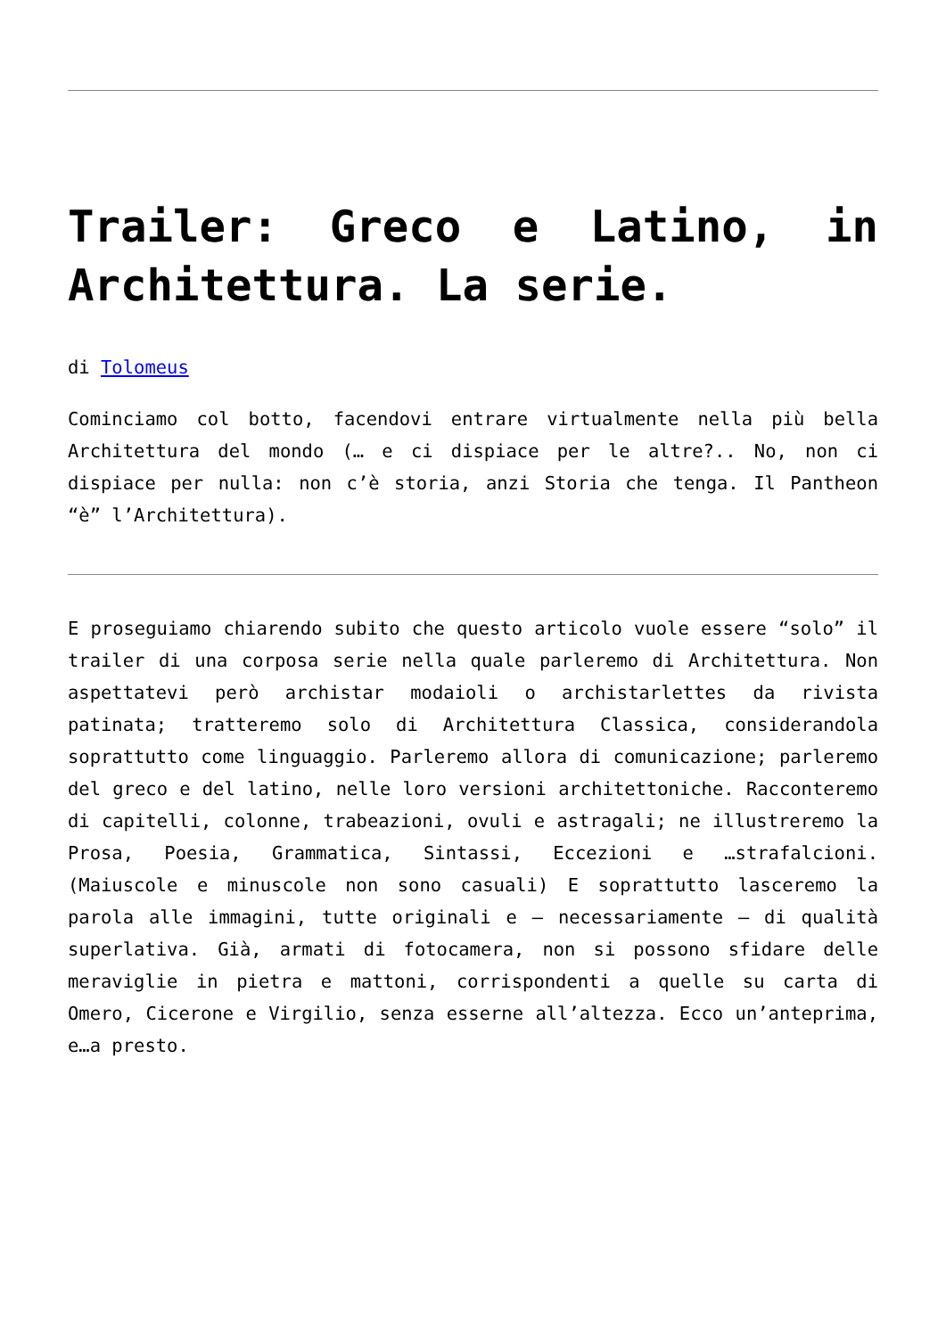Trailer: Greco e Latino, in Architettura. La serie.
di Tolomeus
Cominciamo col botto, facendovi entrare virtualmente nella più bella Architettura del mondo (… e ci dispiace per le altre?.. No, non ci dispiace per nulla: non c’è storia, anzi Storia che tenga. Il Pantheon “è” l’Architettura).
E proseguiamo chiarendo subito che questo articolo vuole essere “solo” il trailer di una corposa serie nella quale parleremo di Architettura. Non aspettatevi però archistar modaioli o archistarlettes da rivista patinata; tratteremo solo di Architettura Classica, considerandola soprattutto come linguaggio. Parleremo allora di comunicazione; parleremo del greco e del latino, nelle loro versioni architettoniche. Racconteremo di capitelli, colonne, trabeazioni, ovuli e astragali; ne illustreremo la Prosa, Poesia, Grammatica, Sintassi, Eccezioni e …strafalcioni. (Maiuscole e minuscole non sono casuali) E soprattutto lasceremo la parola alle immagini, tutte originali e – necessariamente – di qualità superlativa. Già, armati di fotocamera, non si possono sfidare delle meraviglie in pietra e mattoni, corrispondenti a quelle su carta di Omero, Cicerone e Virgilio, senza esserne all’altezza. Ecco un’anteprima, e…a presto.